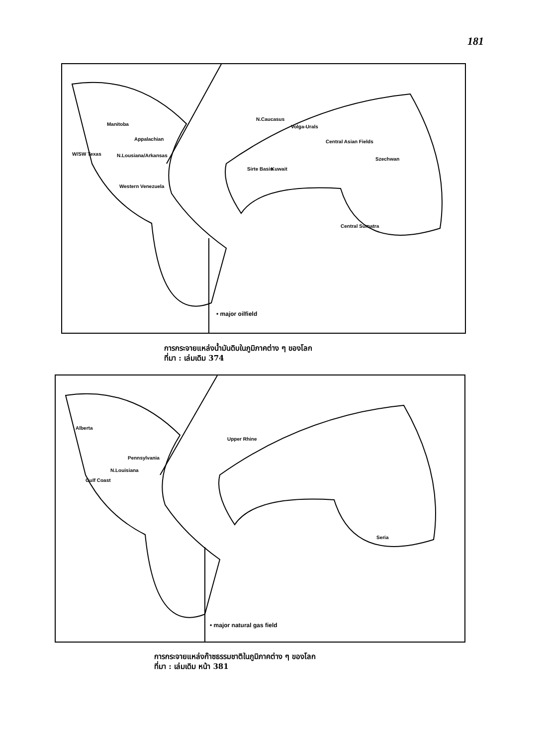181
Manitoba
Appalachian
W/SW Texas N.Lousiana/Arkansas
Western Venezuela
N.Caucasus
Volga-Urals
Central Asian Fields
Szechwan
Sirte Basin Kuwait
Central Sumatra
• major oilfield
การกระจายแหล่งน้ำมันดิบในภูมิภาคต่าง ๆ ของโลก
ที่มา : เล่มเดิม 374
Alberta
Pennsylvania
N.Louisiana
Gulf Coast
Upper Rhine
Seria
• major natural gas field
การกระจายแหล่งก๊าซธรรมชาติในภูมิภาคต่าง ๆ ของโลก
ที่มา : เล่มเดิม หน้า 381